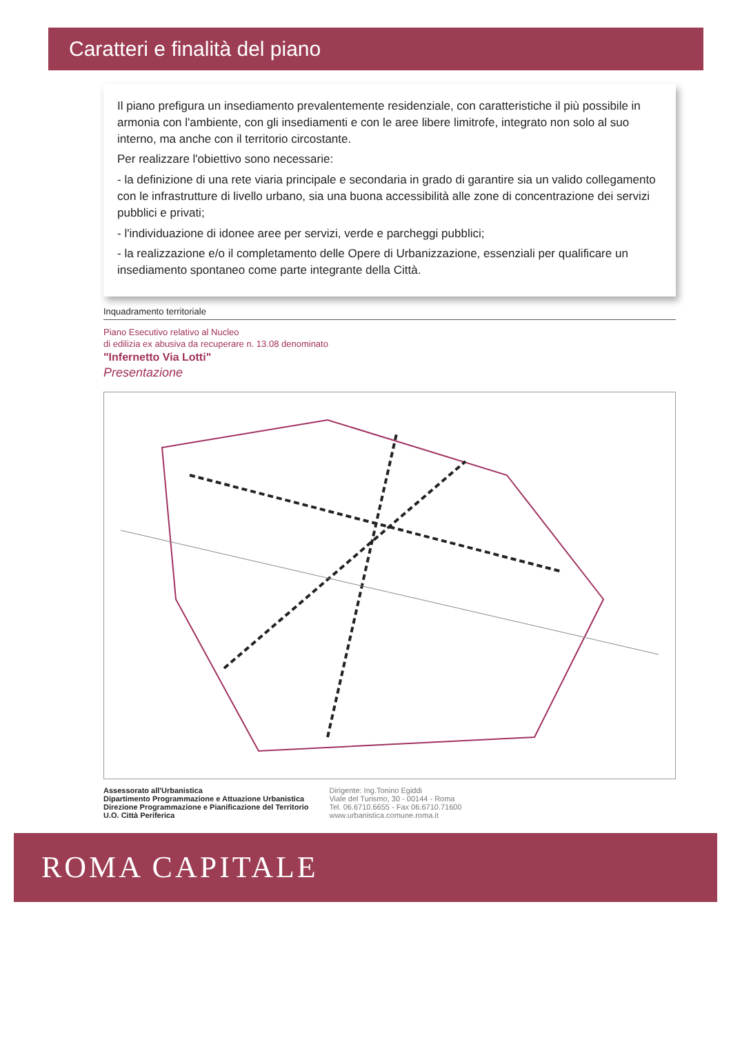Caratteri e finalità del piano
Il piano prefigura un insediamento prevalentemente residenziale, con caratteristiche il più possibile in armonia con l'ambiente, con gli insediamenti e con le aree libere limitrofe, integrato non solo al suo interno, ma anche con il territorio circostante.
Per realizzare l'obiettivo sono necessarie:
- la definizione di una rete viaria principale e secondaria in grado di garantire sia un valido collegamento con le infrastrutture di livello urbano, sia una buona accessibilità alle zone di concentrazione dei servizi pubblici e privati;
- l'individuazione di idonee aree per servizi, verde e parcheggi pubblici;
- la realizzazione e/o il completamento delle Opere di Urbanizzazione, essenziali per qualificare un insediamento spontaneo come parte integrante della Città.
Inquadramento territoriale
Piano Esecutivo relativo al Nucleo
di edilizia ex abusiva da recuperare n. 13.08 denominato
"Infernetto Via Lotti"
Presentazione
Assessorato all'Urbanistica
Dipartimento Programmazione e Attuazione Urbanistica
Direzione Programmazione e Pianificazione del Territorio
U.O. Città Periferica
Dirigente: Ing.Tonino Egiddi
Viale del Turismo, 30 - 00144 - Roma
Tel. 06.6710.6655 - Fax 06.6710.71600
www.urbanistica.comune.roma.it
ROMA CAPITALE